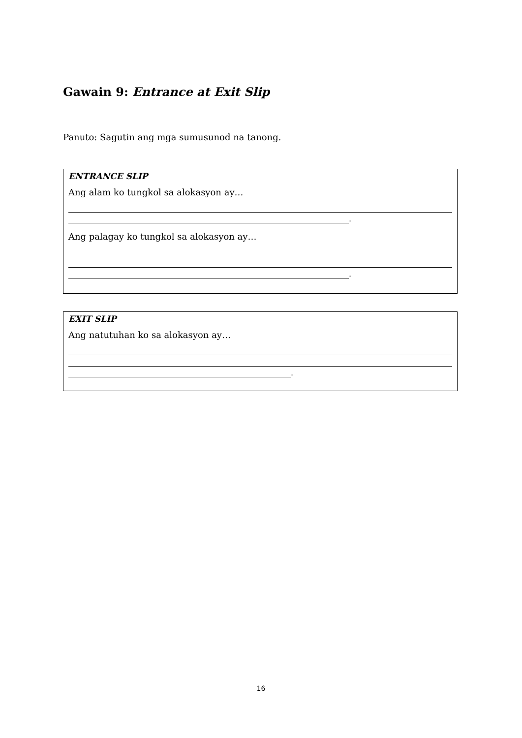Gawain 9: Entrance at Exit Slip
Panuto: Sagutin ang mga sumusunod na tanong.
ENTRANCE SLIP
Ang alam ko tungkol sa alokasyon ay…
.
Ang palagay ko tungkol sa alokasyon ay…
.
EXIT SLIP
Ang natutuhan ko sa alokasyon ay…
.
16